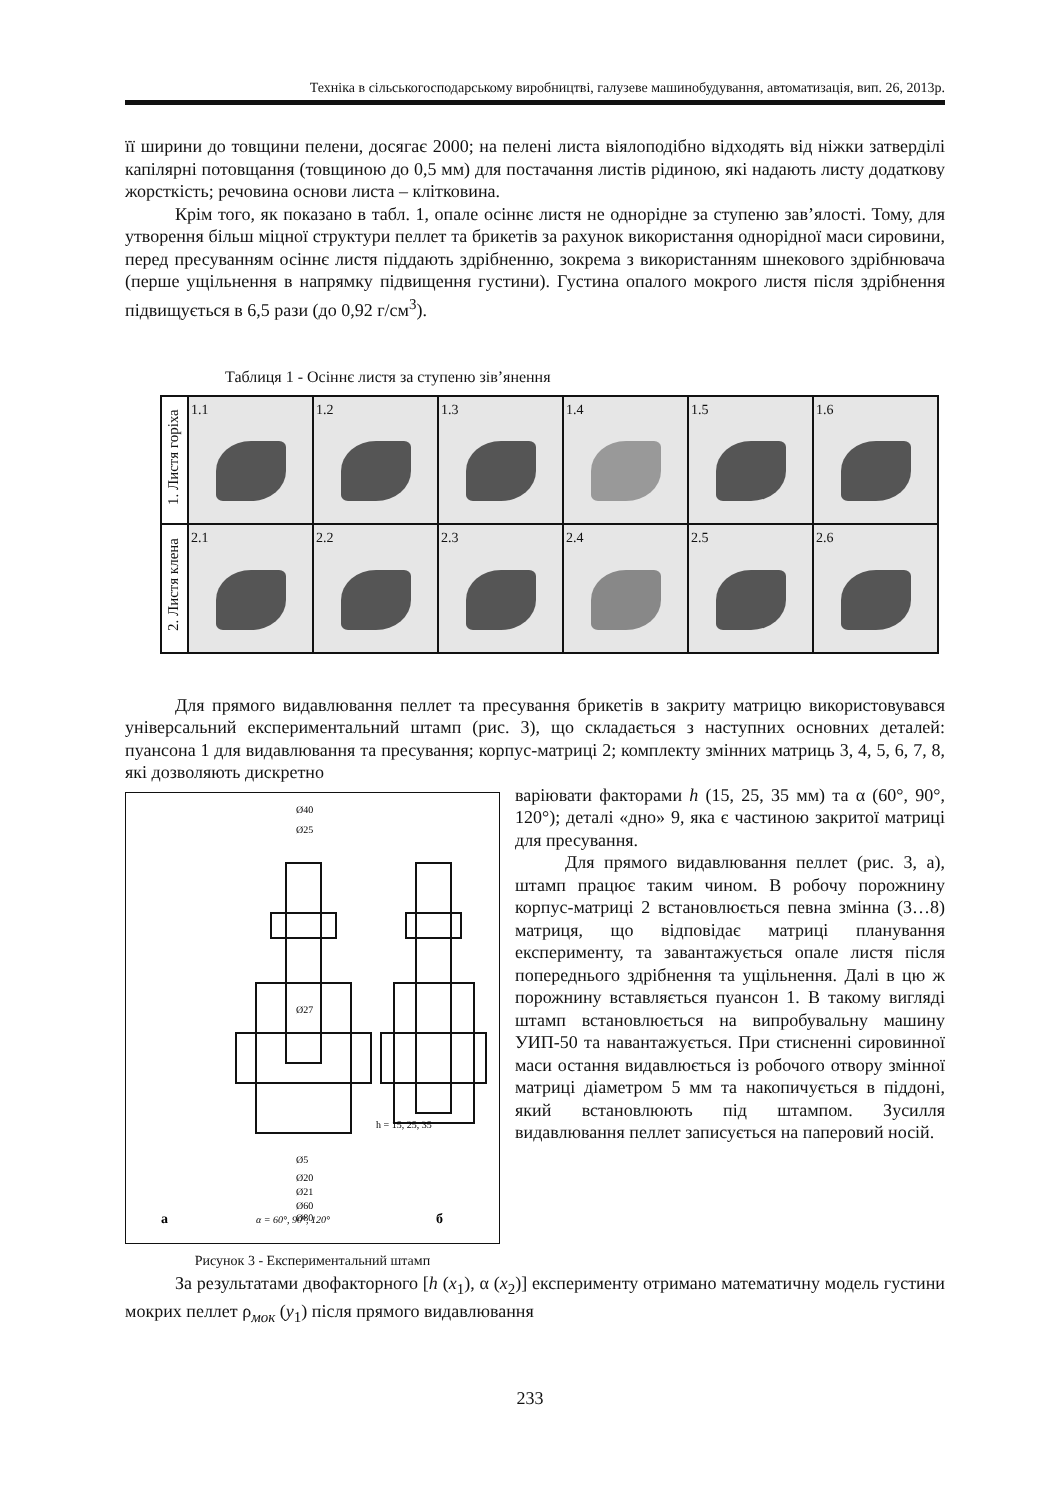Техніка в сільськогосподарському виробництві, галузеве машинобудування, автоматизація, вип. 26, 2013р.
її ширини до товщини пелени, досягає 2000; на пелені листа віялоподібно відходять від ніжки затверділі капілярні потовщання (товщиною до 0,5 мм) для постачання листів рідиною, які надають листу додаткову жорсткість; речовина основи листа – клітковина.
Крім того, як показано в табл. 1, опале осіннє листя не однорідне за ступеню зав’ялості. Тому, для утворення більш міцної структури пеллет та брикетів за рахунок використання однорідної маси сировини, перед пресуванням осіннє листя піддають здрібненню, зокрема з використанням шнекового здрібнювача (перше ущільнення в напрямку підвищення густини). Густина опалого мокрого листя після здрібнення підвищується в 6,5 рази (до 0,92 г/см<sup>3</sup>).
Таблиця 1 - Осіннє листя за ступеню зів’янення
| 1. Листя горіха | 1.1 | 1.2 | 1.3 | 1.4 | 1.5 | 1.6 |
| 2. Листя клена | 2.1 | 2.2 | 2.3 | 2.4 | 2.5 | 2.6 |
Для прямого видавлювання пеллет та пресування брикетів в закриту матрицю використовувався універсальний експериментальний штамп (рис. 3), що складається з наступних основних деталей: пуансона 1 для видавлювання та пресування; корпус-матриці 2; комплекту змінних матриць 3, 4, 5, 6, 7, 8, які дозволяють дискретно
а
б
α = 60°, 90°, 120°
Ø27
Ø40
Ø25
Ø5
Ø20
Ø21
Ø60
Ø80
h = 15, 25, 35
Рисунок 3 - Експериментальний штамп
варіювати факторами h (15, 25, 35 мм) та α (60°, 90°, 120°); деталі «дно» 9, яка є частиною закритої матриці для пресування.
Для прямого видавлювання пеллет (рис. 3, а), штамп працює таким чином. В робочу порожнину корпус-матриці 2 встановлюється певна змінна (3…8) матриця, що відповідає матриці планування експерименту, та завантажується опале листя після попереднього здрібнення та ущільнення. Далі в цю ж порожнину вставляється пуансон 1. В такому вигляді штамп встановлюється на випробувальну машину УИП-50 та навантажується. При стисненні сировинної маси остання видавлюється із робочого отвору змінної матриці діаметром 5 мм та накопичується в піддоні, який встановлюють під штампом. Зусилля видавлювання пеллет записується на паперовий носій.
За результатами двофакторного [h (x<sub>1</sub>), α (x<sub>2</sub>)] експерименту отримано математичну модель густини мокрих пеллет ρ<sub>мок</sub> (y<sub>1</sub>) після прямого видавлювання
233